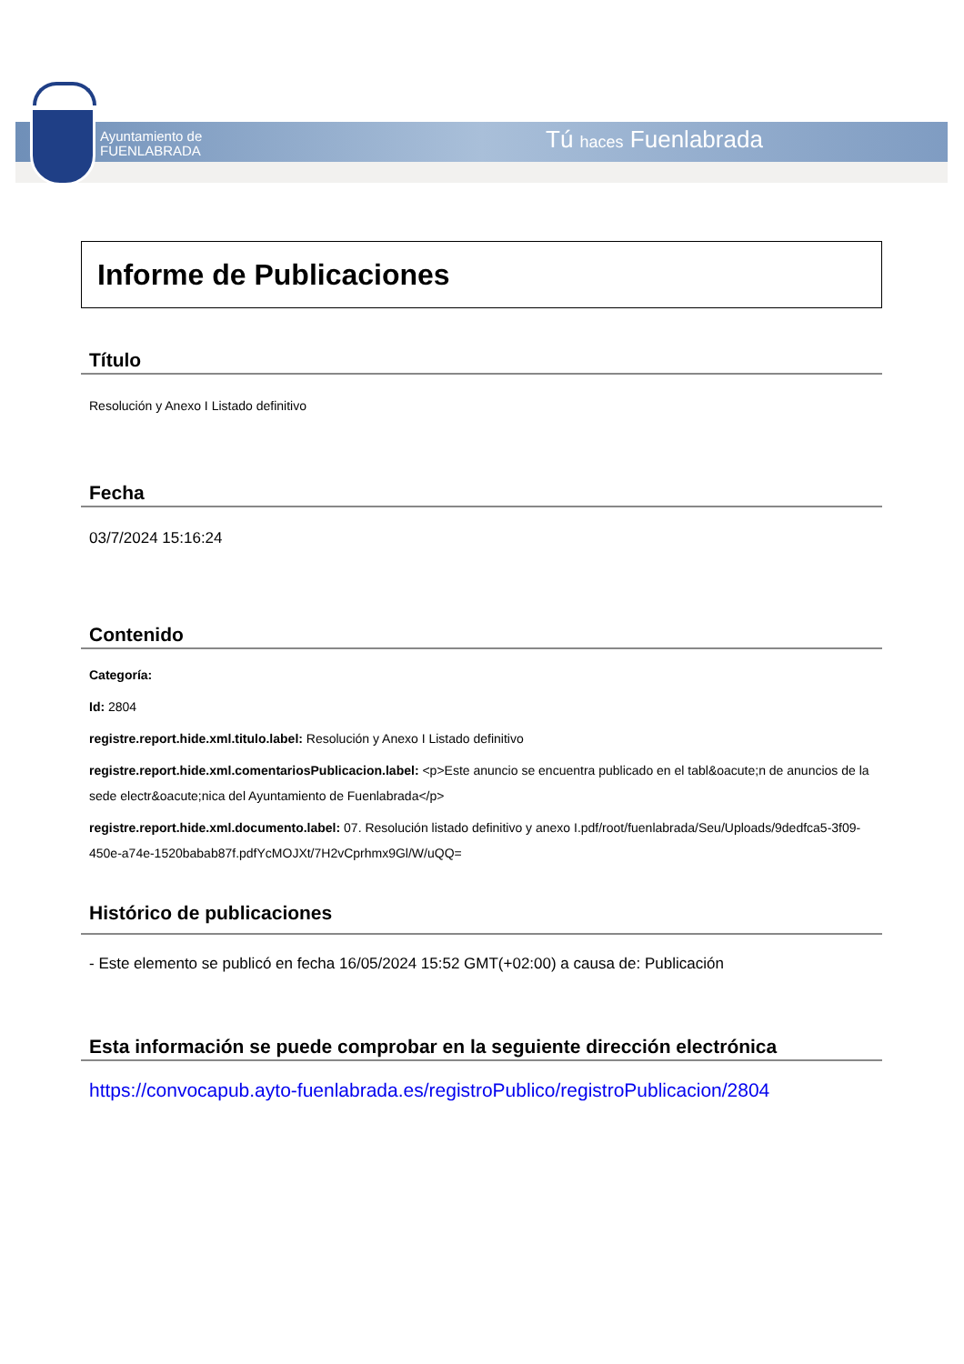Ayuntamiento de
FUENLABRADA
Tú haces Fuenlabrada
Informe de Publicaciones
Título
Resolución y Anexo I Listado definitivo
Fecha
03/7/2024 15:16:24
Contenido
Categoría:
Id: 2804
registre.report.hide.xml.titulo.label: Resolución y Anexo I Listado definitivo
registre.report.hide.xml.comentariosPublicacion.label: <p>Este anuncio se encuentra publicado en el tabl&oacute;n de anuncios de la sede electr&oacute;nica del Ayuntamiento de Fuenlabrada</p>
registre.report.hide.xml.documento.label: 07. Resolución listado definitivo y anexo I.pdf/root/fuenlabrada/Seu/Uploads/9dedfca5-3f09-450e-a74e-1520babab87f.pdfYcMOJXt/7H2vCprhmx9Gl/W/uQQ=
Histórico de publicaciones
- Este elemento se publicó en fecha 16/05/2024 15:52 GMT(+02:00) a causa de: Publicación
Esta información se puede comprobar en la seguiente dirección electrónica
https://convocapub.ayto-fuenlabrada.es/registroPublico/registroPublicacion/2804